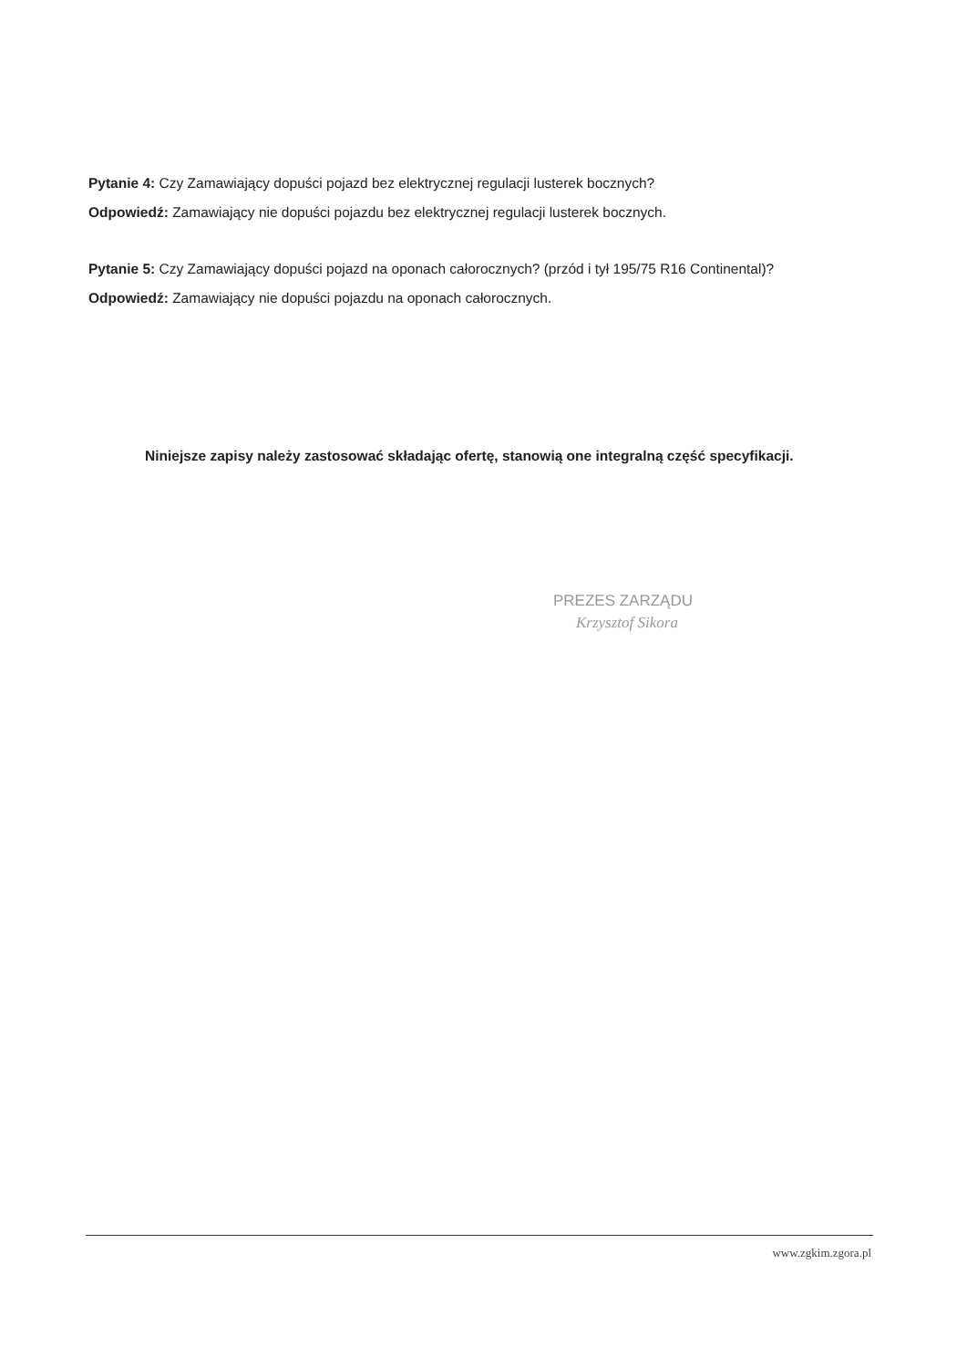Pytanie 4: Czy Zamawiający dopuści pojazd bez elektrycznej regulacji lusterek bocznych?
Odpowiedź: Zamawiający nie dopuści pojazdu bez elektrycznej regulacji lusterek bocznych.
Pytanie 5: Czy Zamawiający dopuści pojazd na oponach całorocznych? (przód i tył 195/75 R16 Continental)?
Odpowiedź: Zamawiający nie dopuści pojazdu na oponach całorocznych.
Niniejsze zapisy należy zastosować składając ofertę, stanowią one integralną część specyfikacji.
PREZES ZARZĄDU
Krzysztof Sikora
www.zgkim.zgora.pl